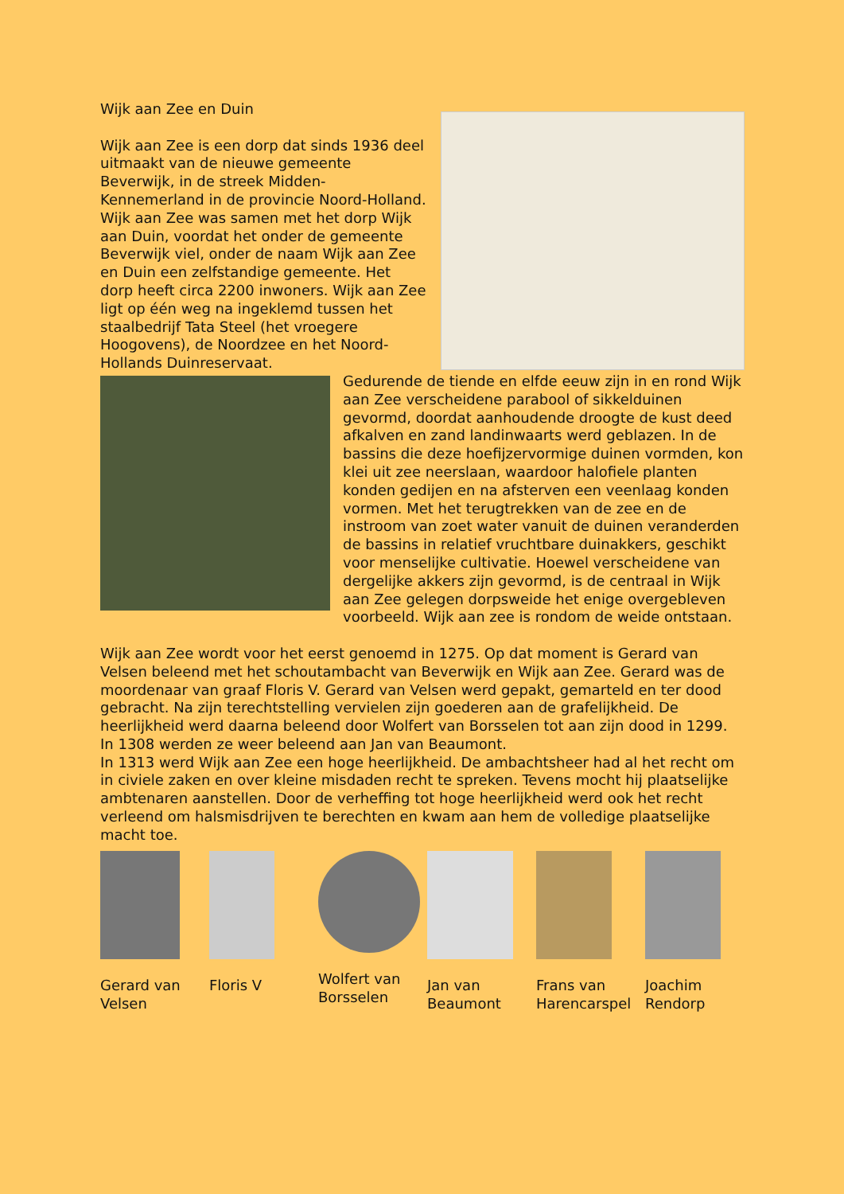Wijk aan Zee en Duin
Wijk aan Zee is een dorp dat sinds 1936 deel uitmaakt van de nieuwe gemeente Beverwijk, in de streek Midden-Kennemerland in de provincie Noord-Holland. Wijk aan Zee was samen met het dorp Wijk aan Duin, voordat het onder de gemeente Beverwijk viel, onder de naam Wijk aan Zee en Duin een zelfstandige gemeente. Het dorp heeft circa 2200 inwoners. Wijk aan Zee ligt op één weg na ingeklemd tussen het staalbedrijf Tata Steel (het vroegere Hoogovens), de Noordzee en het Noord-Hollands Duinreservaat.
Gedurende de tiende en elfde eeuw zijn in en rond Wijk aan Zee verscheidene parabool of sikkelduinen gevormd, doordat aanhoudende droogte de kust deed afkalven en zand landinwaarts werd geblazen. In de bassins die deze hoefijzervormige duinen vormden, kon klei uit zee neerslaan, waardoor halofiele planten konden gedijen en na afsterven een veenlaag konden vormen. Met het terugtrekken van de zee en de instroom van zoet water vanuit de duinen veranderden de bassins in relatief vruchtbare duinakkers, geschikt voor menselijke cultivatie. Hoewel verscheidene van dergelijke akkers zijn gevormd, is de centraal in Wijk aan Zee gelegen dorpsweide het enige overgebleven voorbeeld. Wijk aan zee is rondom de weide ontstaan.
Wijk aan Zee wordt voor het eerst genoemd in 1275. Op dat moment is Gerard van Velsen beleend met het schoutambacht van Beverwijk en Wijk aan Zee. Gerard was de moordenaar van graaf Floris V. Gerard van Velsen werd gepakt, gemarteld en ter dood gebracht. Na zijn terechtstelling vervielen zijn goederen aan de grafelijkheid. De heerlijkheid werd daarna beleend door Wolfert van Borsselen tot aan zijn dood in 1299. In 1308 werden ze weer beleend aan Jan van Beaumont.
In 1313 werd Wijk aan Zee een hoge heerlijkheid. De ambachtsheer had al het recht om in civiele zaken en over kleine misdaden recht te spreken. Tevens mocht hij plaatselijke ambtenaren aanstellen. Door de verheffing tot hoge heerlijkheid werd ook het recht verleend om halsmisdrijven te berechten en kwam aan hem de volledige plaatselijke macht toe.
Gerard van Velsen
Floris V
Wolfert van Borsselen
Jan van Beaumont
Frans van Harencarspel
Joachim Rendorp